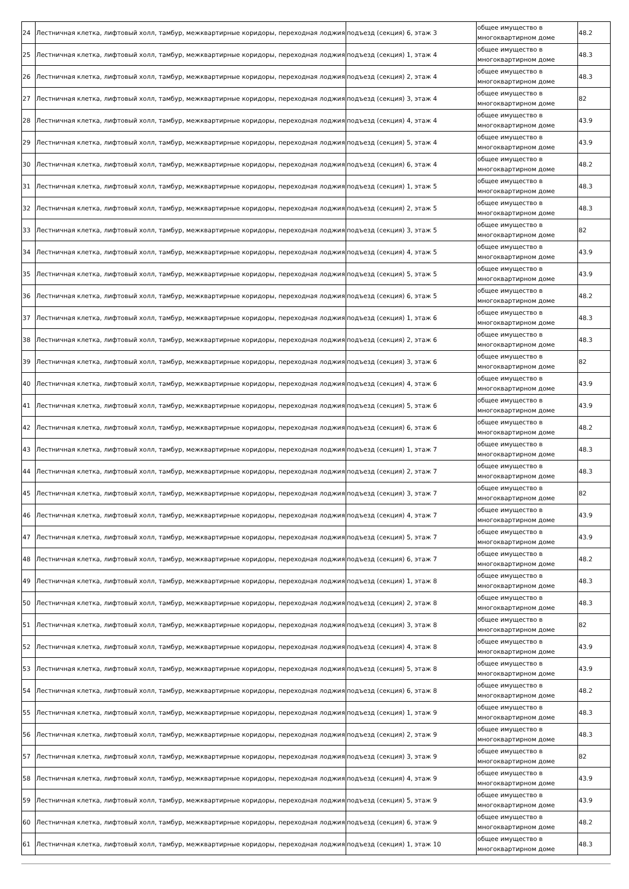| 24 | Лестничная клетка, лифтовый холл, тамбур, межквартирные коридоры, переходная лоджия | подъезд (секция) 6, этаж 3 | общее имущество в многоквартирном доме | 48.2 |
| 25 | Лестничная клетка, лифтовый холл, тамбур, межквартирные коридоры, переходная лоджия | подъезд (секция) 1, этаж 4 | общее имущество в многоквартирном доме | 48.3 |
| 26 | Лестничная клетка, лифтовый холл, тамбур, межквартирные коридоры, переходная лоджия | подъезд (секция) 2, этаж 4 | общее имущество в многоквартирном доме | 48.3 |
| 27 | Лестничная клетка, лифтовый холл, тамбур, межквартирные коридоры, переходная лоджия | подъезд (секция) 3, этаж 4 | общее имущество в многоквартирном доме | 82 |
| 28 | Лестничная клетка, лифтовый холл, тамбур, межквартирные коридоры, переходная лоджия | подъезд (секция) 4, этаж 4 | общее имущество в многоквартирном доме | 43.9 |
| 29 | Лестничная клетка, лифтовый холл, тамбур, межквартирные коридоры, переходная лоджия | подъезд (секция) 5, этаж 4 | общее имущество в многоквартирном доме | 43.9 |
| 30 | Лестничная клетка, лифтовый холл, тамбур, межквартирные коридоры, переходная лоджия | подъезд (секция) 6, этаж 4 | общее имущество в многоквартирном доме | 48.2 |
| 31 | Лестничная клетка, лифтовый холл, тамбур, межквартирные коридоры, переходная лоджия | подъезд (секция) 1, этаж 5 | общее имущество в многоквартирном доме | 48.3 |
| 32 | Лестничная клетка, лифтовый холл, тамбур, межквартирные коридоры, переходная лоджия | подъезд (секция) 2, этаж 5 | общее имущество в многоквартирном доме | 48.3 |
| 33 | Лестничная клетка, лифтовый холл, тамбур, межквартирные коридоры, переходная лоджия | подъезд (секция) 3, этаж 5 | общее имущество в многоквартирном доме | 82 |
| 34 | Лестничная клетка, лифтовый холл, тамбур, межквартирные коридоры, переходная лоджия | подъезд (секция) 4, этаж 5 | общее имущество в многоквартирном доме | 43.9 |
| 35 | Лестничная клетка, лифтовый холл, тамбур, межквартирные коридоры, переходная лоджия | подъезд (секция) 5, этаж 5 | общее имущество в многоквартирном доме | 43.9 |
| 36 | Лестничная клетка, лифтовый холл, тамбур, межквартирные коридоры, переходная лоджия | подъезд (секция) 6, этаж 5 | общее имущество в многоквартирном доме | 48.2 |
| 37 | Лестничная клетка, лифтовый холл, тамбур, межквартирные коридоры, переходная лоджия | подъезд (секция) 1, этаж 6 | общее имущество в многоквартирном доме | 48.3 |
| 38 | Лестничная клетка, лифтовый холл, тамбур, межквартирные коридоры, переходная лоджия | подъезд (секция) 2, этаж 6 | общее имущество в многоквартирном доме | 48.3 |
| 39 | Лестничная клетка, лифтовый холл, тамбур, межквартирные коридоры, переходная лоджия | подъезд (секция) 3, этаж 6 | общее имущество в многоквартирном доме | 82 |
| 40 | Лестничная клетка, лифтовый холл, тамбур, межквартирные коридоры, переходная лоджия | подъезд (секция) 4, этаж 6 | общее имущество в многоквартирном доме | 43.9 |
| 41 | Лестничная клетка, лифтовый холл, тамбур, межквартирные коридоры, переходная лоджия | подъезд (секция) 5, этаж 6 | общее имущество в многоквартирном доме | 43.9 |
| 42 | Лестничная клетка, лифтовый холл, тамбур, межквартирные коридоры, переходная лоджия | подъезд (секция) 6, этаж 6 | общее имущество в многоквартирном доме | 48.2 |
| 43 | Лестничная клетка, лифтовый холл, тамбур, межквартирные коридоры, переходная лоджия | подъезд (секция) 1, этаж 7 | общее имущество в многоквартирном доме | 48.3 |
| 44 | Лестничная клетка, лифтовый холл, тамбур, межквартирные коридоры, переходная лоджия | подъезд (секция) 2, этаж 7 | общее имущество в многоквартирном доме | 48.3 |
| 45 | Лестничная клетка, лифтовый холл, тамбур, межквартирные коридоры, переходная лоджия | подъезд (секция) 3, этаж 7 | общее имущество в многоквартирном доме | 82 |
| 46 | Лестничная клетка, лифтовый холл, тамбур, межквартирные коридоры, переходная лоджия | подъезд (секция) 4, этаж 7 | общее имущество в многоквартирном доме | 43.9 |
| 47 | Лестничная клетка, лифтовый холл, тамбур, межквартирные коридоры, переходная лоджия | подъезд (секция) 5, этаж 7 | общее имущество в многоквартирном доме | 43.9 |
| 48 | Лестничная клетка, лифтовый холл, тамбур, межквартирные коридоры, переходная лоджия | подъезд (секция) 6, этаж 7 | общее имущество в многоквартирном доме | 48.2 |
| 49 | Лестничная клетка, лифтовый холл, тамбур, межквартирные коридоры, переходная лоджия | подъезд (секция) 1, этаж 8 | общее имущество в многоквартирном доме | 48.3 |
| 50 | Лестничная клетка, лифтовый холл, тамбур, межквартирные коридоры, переходная лоджия | подъезд (секция) 2, этаж 8 | общее имущество в многоквартирном доме | 48.3 |
| 51 | Лестничная клетка, лифтовый холл, тамбур, межквартирные коридоры, переходная лоджия | подъезд (секция) 3, этаж 8 | общее имущество в многоквартирном доме | 82 |
| 52 | Лестничная клетка, лифтовый холл, тамбур, межквартирные коридоры, переходная лоджия | подъезд (секция) 4, этаж 8 | общее имущество в многоквартирном доме | 43.9 |
| 53 | Лестничная клетка, лифтовый холл, тамбур, межквартирные коридоры, переходная лоджия | подъезд (секция) 5, этаж 8 | общее имущество в многоквартирном доме | 43.9 |
| 54 | Лестничная клетка, лифтовый холл, тамбур, межквартирные коридоры, переходная лоджия | подъезд (секция) 6, этаж 8 | общее имущество в многоквартирном доме | 48.2 |
| 55 | Лестничная клетка, лифтовый холл, тамбур, межквартирные коридоры, переходная лоджия | подъезд (секция) 1, этаж 9 | общее имущество в многоквартирном доме | 48.3 |
| 56 | Лестничная клетка, лифтовый холл, тамбур, межквартирные коридоры, переходная лоджия | подъезд (секция) 2, этаж 9 | общее имущество в многоквартирном доме | 48.3 |
| 57 | Лестничная клетка, лифтовый холл, тамбур, межквартирные коридоры, переходная лоджия | подъезд (секция) 3, этаж 9 | общее имущество в многоквартирном доме | 82 |
| 58 | Лестничная клетка, лифтовый холл, тамбур, межквартирные коридоры, переходная лоджия | подъезд (секция) 4, этаж 9 | общее имущество в многоквартирном доме | 43.9 |
| 59 | Лестничная клетка, лифтовый холл, тамбур, межквартирные коридоры, переходная лоджия | подъезд (секция) 5, этаж 9 | общее имущество в многоквартирном доме | 43.9 |
| 60 | Лестничная клетка, лифтовый холл, тамбур, межквартирные коридоры, переходная лоджия | подъезд (секция) 6, этаж 9 | общее имущество в многоквартирном доме | 48.2 |
| 61 | Лестничная клетка, лифтовый холл, тамбур, межквартирные коридоры, переходная лоджия | подъезд (секция) 1, этаж 10 | общее имущество в многоквартирном доме | 48.3 |